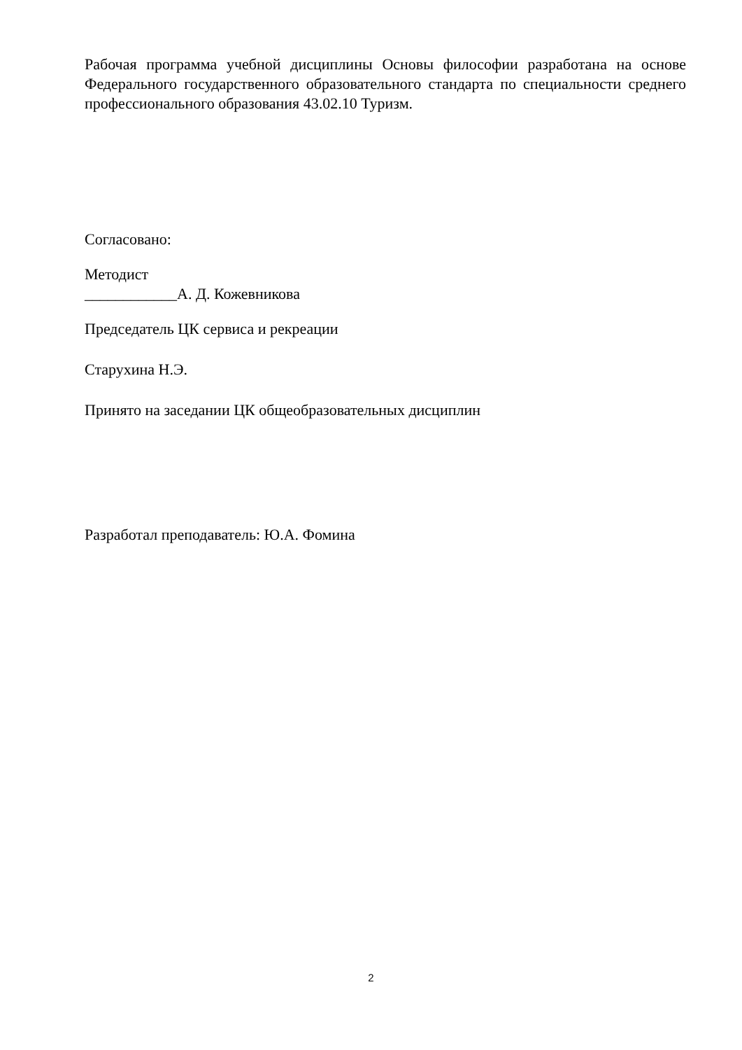Рабочая программа учебной дисциплины Основы философии разработана на основе Федерального государственного образовательного стандарта по специальности среднего профессионального образования 43.02.10 Туризм.
Согласовано:
Методист
____________А. Д. Кожевникова
Председатель ЦК сервиса и рекреации
Старухина Н.Э.
Принято на заседании ЦК общеобразовательных дисциплин
Разработал преподаватель: Ю.А. Фомина
2